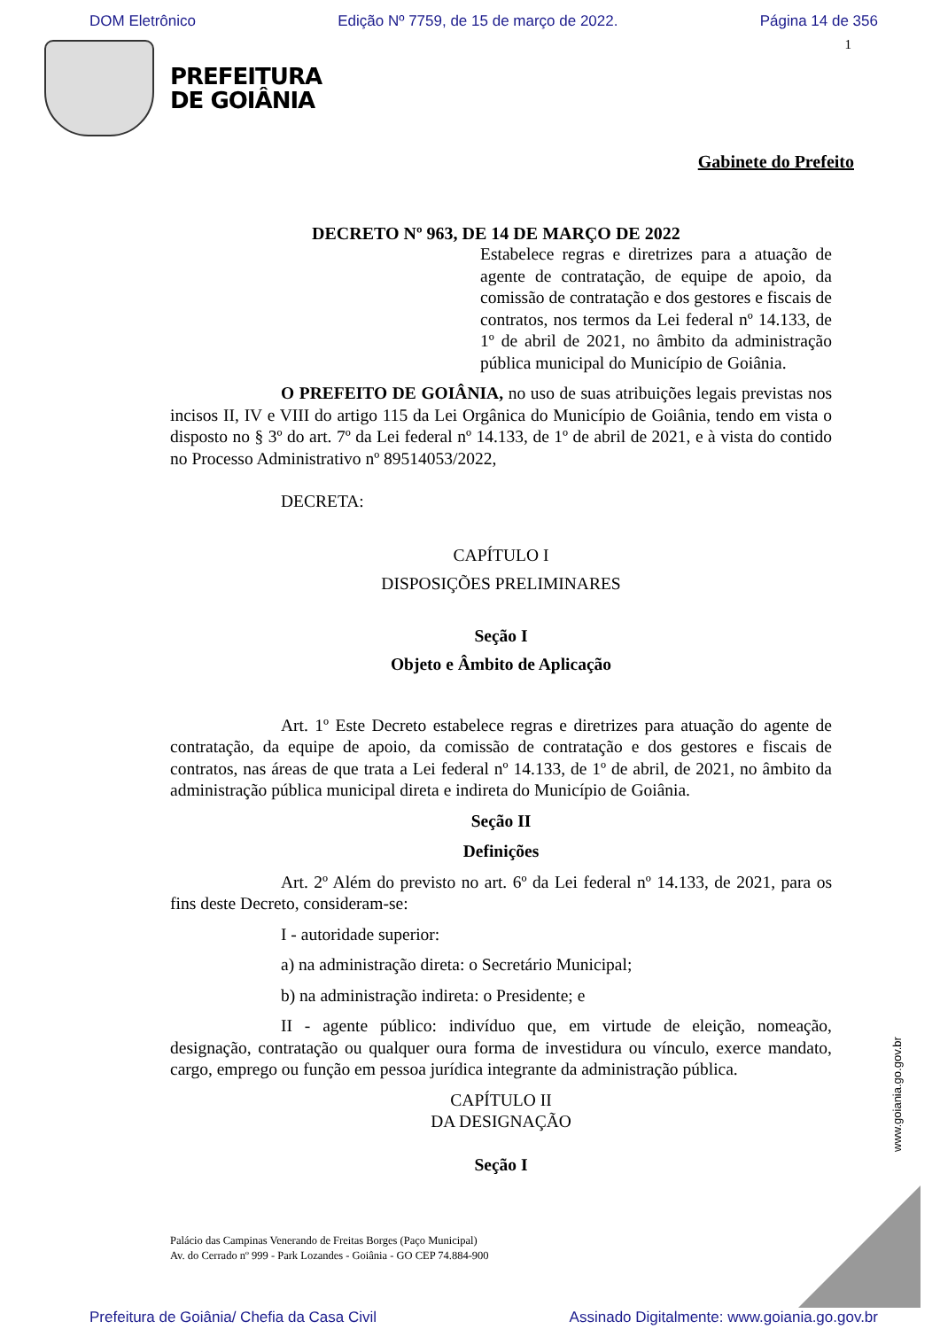DOM Eletrônico Edição Nº 7759, de 15 de março de 2022. Página 14 de 356
1
PREFEITURA
DE GOIÂNIA
Gabinete do Prefeito
DECRETO Nº 963, DE 14 DE MARÇO DE 2022
Estabelece regras e diretrizes para a atuação de agente de contratação, de equipe de apoio, da comissão de contratação e dos gestores e fiscais de contratos, nos termos da Lei federal nº 14.133, de 1º de abril de 2021, no âmbito da administração pública municipal do Município de Goiânia.
O PREFEITO DE GOIÂNIA, no uso de suas atribuições legais previstas nos incisos II, IV e VIII do artigo 115 da Lei Orgânica do Município de Goiânia, tendo em vista o disposto no § 3º do art. 7º da Lei federal nº 14.133, de 1º de abril de 2021, e à vista do contido no Processo Administrativo nº 89514053/2022,
DECRETA:
CAPÍTULO I
DISPOSIÇÕES PRELIMINARES
Seção I
Objeto e Âmbito de Aplicação
Art. 1º Este Decreto estabelece regras e diretrizes para atuação do agente de contratação, da equipe de apoio, da comissão de contratação e dos gestores e fiscais de contratos, nas áreas de que trata a Lei federal nº 14.133, de 1º de abril, de 2021, no âmbito da administração pública municipal direta e indireta do Município de Goiânia.
Seção II
Definições
Art. 2º Além do previsto no art. 6º da Lei federal nº 14.133, de 2021, para os fins deste Decreto, consideram-se:
I - autoridade superior:
a) na administração direta: o Secretário Municipal;
b) na administração indireta: o Presidente; e
II - agente público: indivíduo que, em virtude de eleição, nomeação, designação, contratação ou qualquer oura forma de investidura ou vínculo, exerce mandato, cargo, emprego ou função em pessoa jurídica integrante da administração pública.
CAPÍTULO II
DA DESIGNAÇÃO
Seção I
www.goiania.go.gov.br
Palácio das Campinas Venerando de Freitas Borges (Paço Municipal)
Av. do Cerrado nº 999 - Park Lozandes - Goiânia - GO CEP 74.884-900
Prefeitura de Goiânia/ Chefia da Casa Civil Assinado Digitalmente: www.goiania.go.gov.br